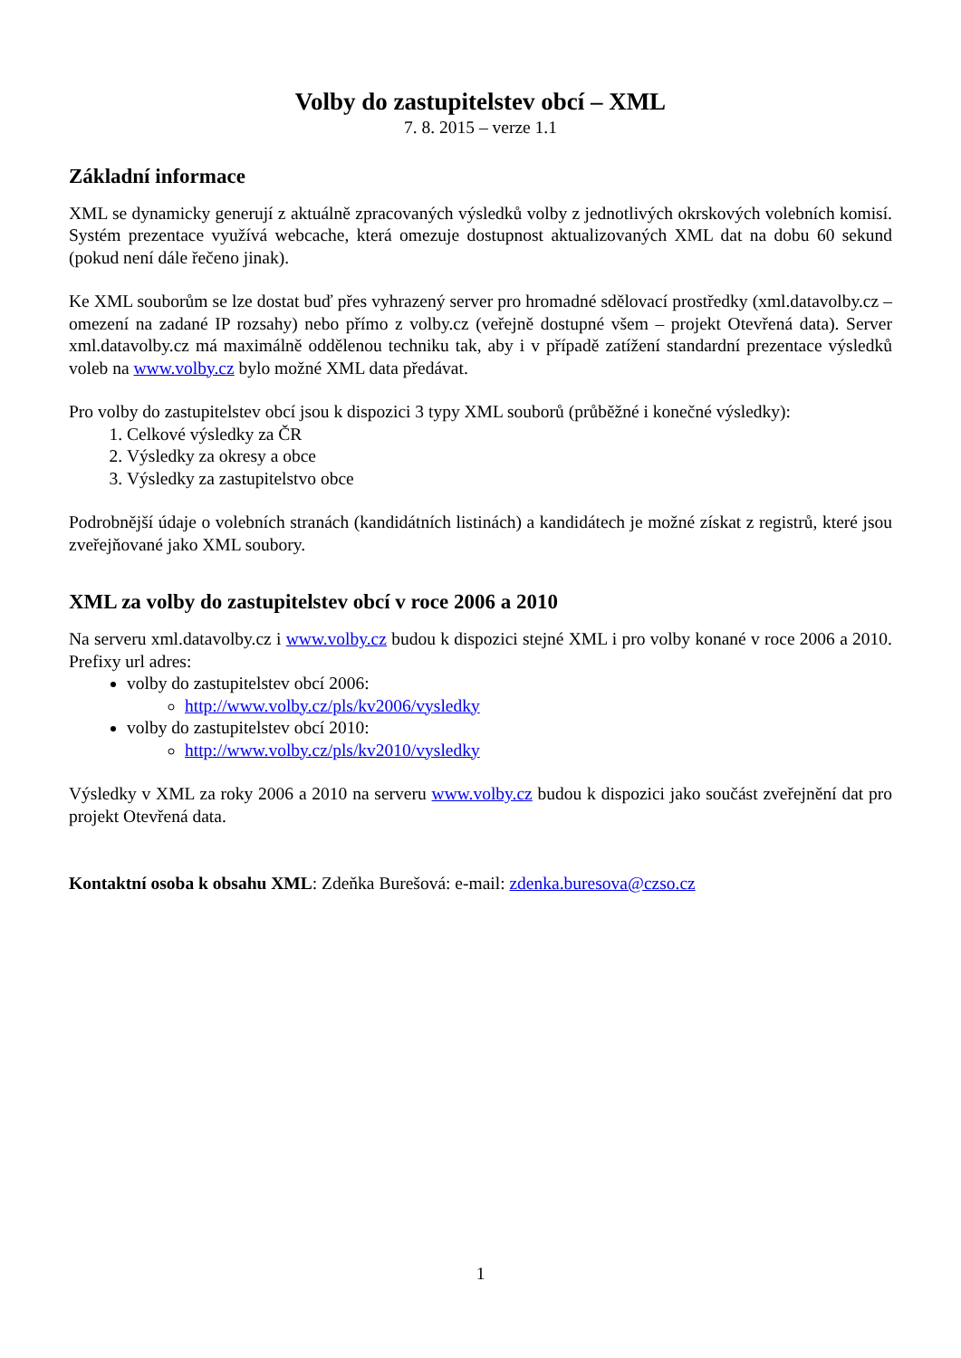Volby do zastupitelstev obcí – XML
7. 8. 2015 – verze 1.1
Základní informace
XML se dynamicky generují z aktuálně zpracovaných výsledků volby z jednotlivých okrskových volebních komisí. Systém prezentace využívá webcache, která omezuje dostupnost aktualizovaných XML dat na dobu 60 sekund (pokud není dále řečeno jinak).
Ke XML souborům se lze dostat buď přes vyhrazený server pro hromadné sdělovací prostředky (xml.datavolby.cz – omezení na zadané IP rozsahy) nebo přímo z volby.cz (veřejně dostupné všem – projekt Otevřená data). Server xml.datavolby.cz má maximálně oddělenou techniku tak, aby i v případě zatížení standardní prezentace výsledků voleb na www.volby.cz bylo možné XML data předávat.
Pro volby do zastupitelstev obcí jsou k dispozici 3 typy XML souborů (průběžné i konečné výsledky):
1. Celkové výsledky za ČR
2. Výsledky za okresy a obce
3. Výsledky za zastupitelstvo obce
Podrobnější údaje o volebních stranách (kandidátních listinách) a kandidátech je možné získat z registrů, které jsou zveřejňované jako XML soubory.
XML za volby do zastupitelstev obcí v roce 2006 a 2010
Na serveru xml.datavolby.cz i www.volby.cz budou k dispozici stejné XML i pro volby konané v roce 2006 a 2010. Prefixy url adres:
volby do zastupitelstev obcí 2006:
http://www.volby.cz/pls/kv2006/vysledky
volby do zastupitelstev obcí 2010:
http://www.volby.cz/pls/kv2010/vysledky
Výsledky v XML za roky 2006 a 2010 na serveru www.volby.cz budou k dispozici jako součást zveřejnění dat pro projekt Otevřená data.
Kontaktní osoba k obsahu XML: Zdeňka Burešová: e-mail: zdenka.buresova@czso.cz
1